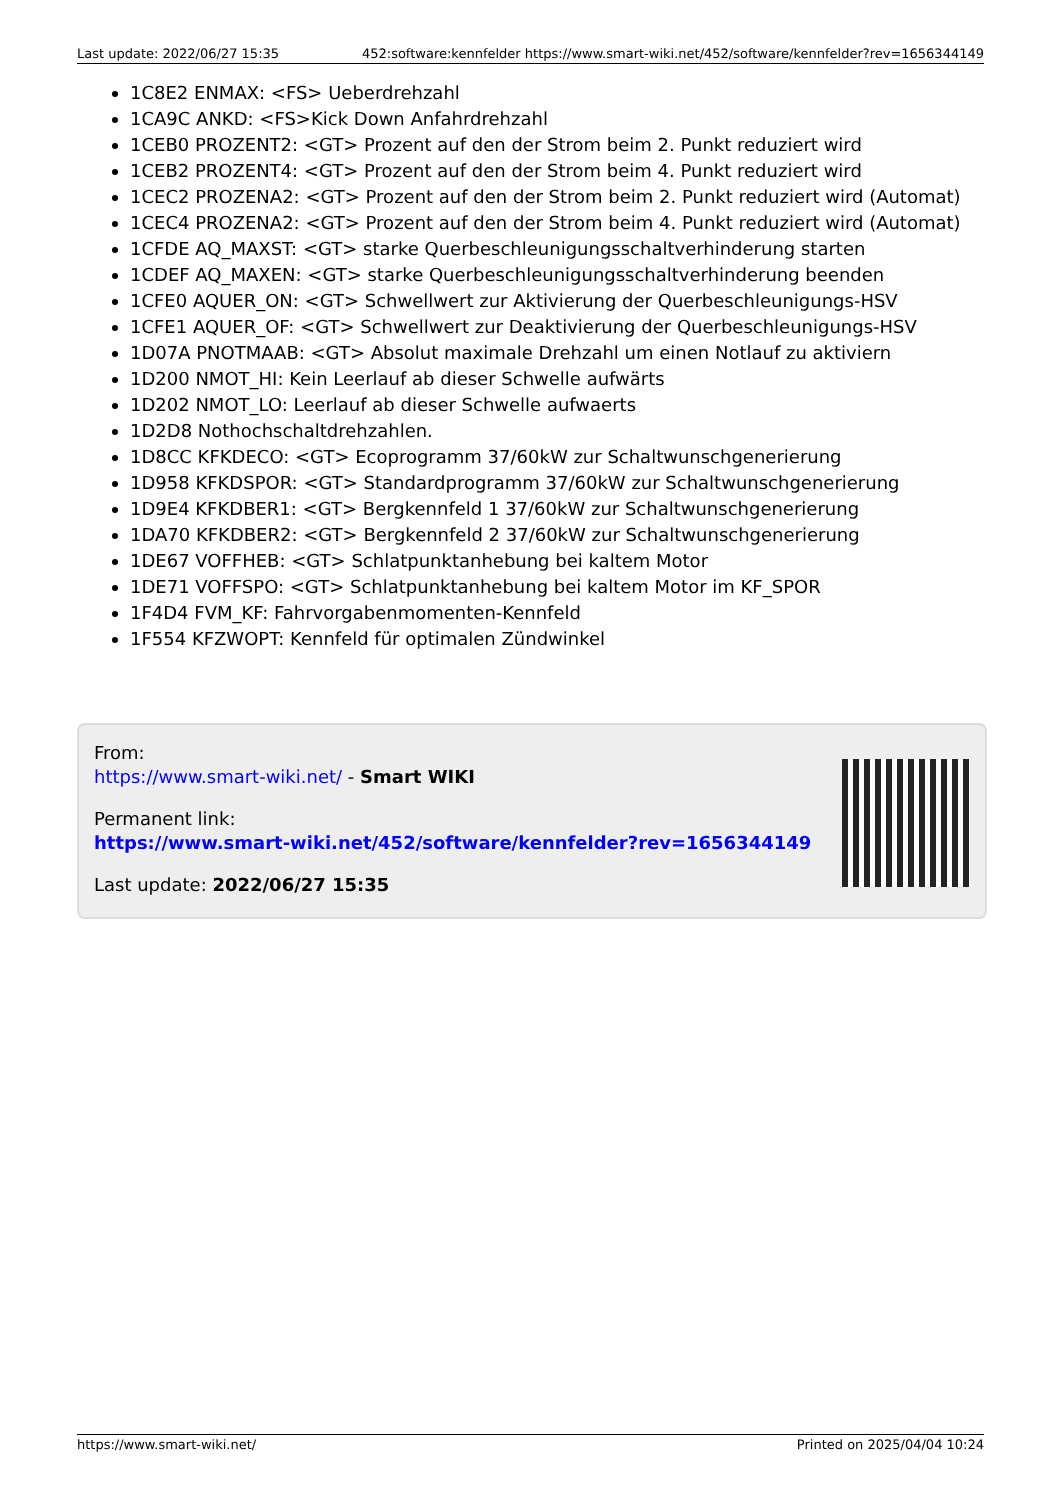Last update: 2022/06/27 15:35 452:software:kennfelder https://www.smart-wiki.net/452/software/kennfelder?rev=1656344149
1C8E2 ENMAX: <FS> Ueberdrehzahl
1CA9C ANKD: <FS>Kick Down Anfahrdrehzahl
1CEB0 PROZENT2: <GT> Prozent auf den der Strom beim 2. Punkt reduziert wird
1CEB2 PROZENT4: <GT> Prozent auf den der Strom beim 4. Punkt reduziert wird
1CEC2 PROZENA2: <GT> Prozent auf den der Strom beim 2. Punkt reduziert wird (Automat)
1CEC4 PROZENA2: <GT> Prozent auf den der Strom beim 4. Punkt reduziert wird (Automat)
1CFDE AQ_MAXST: <GT> starke Querbeschleunigungsschaltverhinderung starten
1CDEF AQ_MAXEN: <GT> starke Querbeschleunigungsschaltverhinderung beenden
1CFE0 AQUER_ON: <GT> Schwellwert zur Aktivierung der Querbeschleunigungs-HSV
1CFE1 AQUER_OF: <GT> Schwellwert zur Deaktivierung der Querbeschleunigungs-HSV
1D07A PNOTMAAB: <GT> Absolut maximale Drehzahl um einen Notlauf zu aktiviern
1D200 NMOT_HI: Kein Leerlauf ab dieser Schwelle aufwärts
1D202 NMOT_LO: Leerlauf ab dieser Schwelle aufwaerts
1D2D8 Nothochschaltdrehzahlen.
1D8CC KFKDECO: <GT> Ecoprogramm 37/60kW zur Schaltwunschgenerierung
1D958 KFKDSPOR: <GT> Standardprogramm 37/60kW zur Schaltwunschgenerierung
1D9E4 KFKDBER1: <GT> Bergkennfeld 1 37/60kW zur Schaltwunschgenerierung
1DA70 KFKDBER2: <GT> Bergkennfeld 2 37/60kW zur Schaltwunschgenerierung
1DE67 VOFFHEB: <GT> Schlatpunktanhebung bei kaltem Motor
1DE71 VOFFSPO: <GT> Schlatpunktanhebung bei kaltem Motor im KF_SPOR
1F4D4 FVM_KF: Fahrvorgabenmomenten-Kennfeld
1F554 KFZWOPT: Kennfeld für optimalen Zündwinkel
From:
https://www.smart-wiki.net/ - Smart WIKI
Permanent link:
https://www.smart-wiki.net/452/software/kennfelder?rev=1656344149
Last update: 2022/06/27 15:35
https://www.smart-wiki.net/ Printed on 2025/04/04 10:24